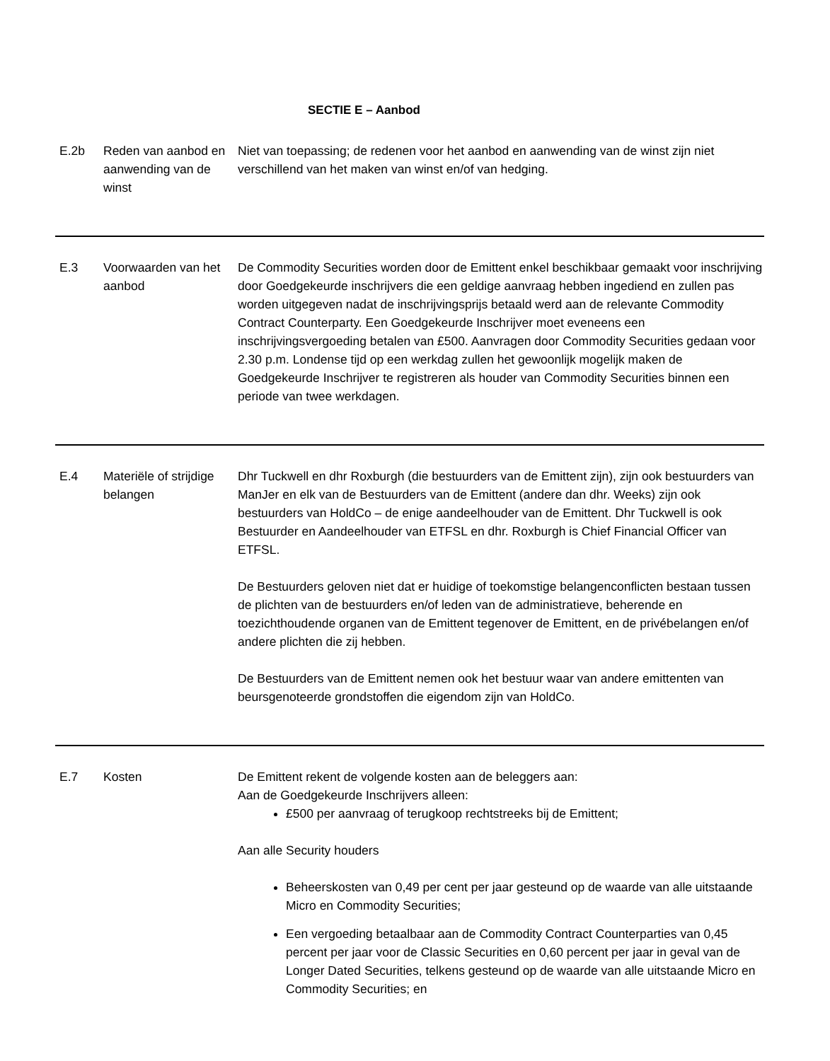SECTIE E – Aanbod
| E.2b | Reden van aanbod en aanwending van de winst | Niet van toepassing; de redenen voor het aanbod en aanwending van de winst zijn niet verschillend van het maken van winst en/of van hedging. |
| E.3 | Voorwaarden van het aanbod | De Commodity Securities worden door de Emittent enkel beschikbaar gemaakt voor inschrijving door Goedgekeurde inschrijvers die een geldige aanvraag hebben ingediend en zullen pas worden uitgegeven nadat de inschrijvingsprijs betaald werd aan de relevante Commodity Contract Counterparty. Een Goedgekeurde Inschrijver moet eveneens een inschrijvingsvergoeding betalen van £500. Aanvragen door Commodity Securities gedaan voor 2.30 p.m. Londense tijd op een werkdag zullen het gewoonlijk mogelijk maken de Goedgekeurde Inschrijver te registreren als houder van Commodity Securities binnen een periode van twee werkdagen. |
| E.4 | Materiële of strijdige belangen | Dhr Tuckwell en dhr Roxburgh (die bestuurders van de Emittent zijn), zijn ook bestuurders van ManJer en elk van de Bestuurders van de Emittent (andere dan dhr. Weeks) zijn ook bestuurders van HoldCo – de enige aandeelhouder van de Emittent. Dhr Tuckwell is ook Bestuurder en Aandeelhouder van ETFSL en dhr. Roxburgh is Chief Financial Officer van ETFSL. De Bestuurders geloven niet dat er huidige of toekomstige belangenconflicten bestaan tussen de plichten van de bestuurders en/of leden van de administratieve, beherende en toezichthoudende organen van de Emittent tegenover de Emittent, en de privébelangen en/of andere plichten die zij hebben. De Bestuurders van de Emittent nemen ook het bestuur waar van andere emittenten van beursgenoteerde grondstoffen die eigendom zijn van HoldCo. |
| E.7 | Kosten | De Emittent rekent de volgende kosten aan de beleggers aan: Aan de Goedgekeurde Inschrijvers alleen: £500 per aanvraag of terugkoop rechtstreeks bij de Emittent; Aan alle Security houders Beheerskosten van 0,49 per cent per jaar gesteund op de waarde van alle uitstaande Micro en Commodity Securities; Een vergoeding betaalbaar aan de Commodity Contract Counterparties van 0,45 percent per jaar voor de Classic Securities en 0,60 percent per jaar in geval van de Longer Dated Securities, telkens gesteund op de waarde van alle uitstaande Micro en Commodity Securities; en |